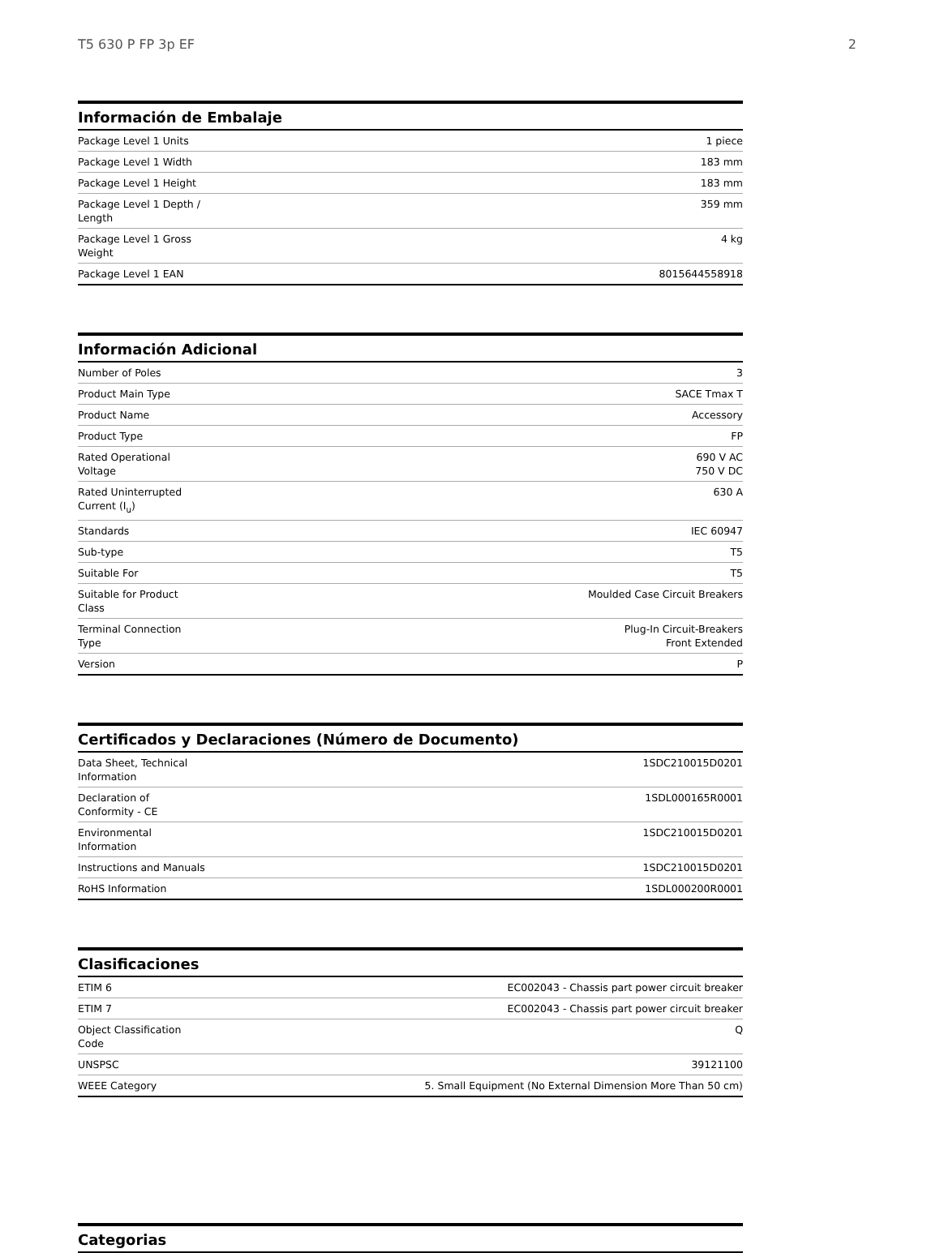T5 630 P FP 3p EF 2
Información de Embalaje
| Package Level 1 Units | 1 piece |
| Package Level 1 Width | 183 mm |
| Package Level 1 Height | 183 mm |
| Package Level 1 Depth / Length | 359 mm |
| Package Level 1 Gross Weight | 4 kg |
| Package Level 1 EAN | 8015644558918 |
Información Adicional
| Number of Poles | 3 |
| Product Main Type | SACE Tmax T |
| Product Name | Accessory |
| Product Type | FP |
| Rated Operational Voltage | 690 V AC 750 V DC |
| Rated Uninterrupted Current (I<sub>u</sub>) | 630 A |
| Standards | IEC 60947 |
| Sub-type | T5 |
| Suitable For | T5 |
| Suitable for Product Class | Moulded Case Circuit Breakers |
| Terminal Connection Type | Plug-In Circuit-Breakers Front Extended |
| Version | P |
Certificados y Declaraciones (Número de Documento)
| Data Sheet, Technical Information | 1SDC210015D0201 |
| Declaration of Conformity - CE | 1SDL000165R0001 |
| Environmental Information | 1SDC210015D0201 |
| Instructions and Manuals | 1SDC210015D0201 |
| RoHS Information | 1SDL000200R0001 |
Clasificaciones
| ETIM 6 | EC002043 - Chassis part power circuit breaker |
| ETIM 7 | EC002043 - Chassis part power circuit breaker |
| Object Classification Code | Q |
| UNSPSC | 39121100 |
| WEEE Category | 5. Small Equipment (No External Dimension More Than 50 cm) |
Categorias